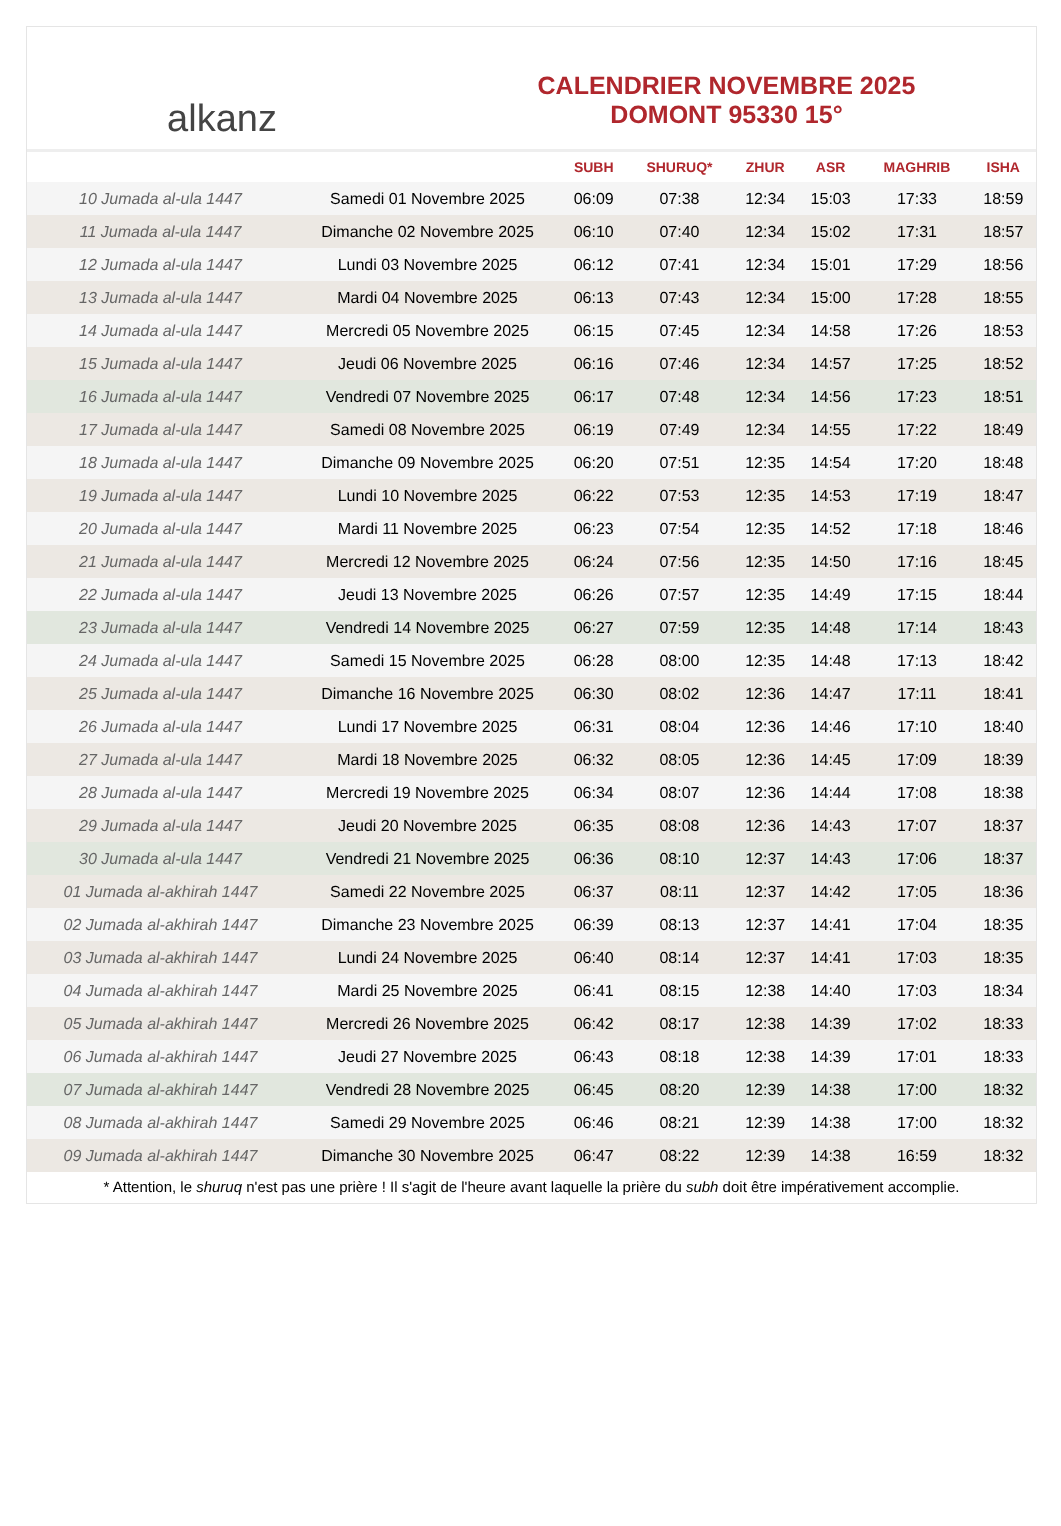alkanz
CALENDRIER NOVEMBRE 2025
DOMONT 95330 15°
| | | SUBH | SHURUQ* | ZHUR | ASR | MAGHRIB | ISHA |
| --- | --- | --- | --- | --- | --- | --- | --- |
| 10 Jumada al-ula 1447 | Samedi 01 Novembre 2025 | 06:09 | 07:38 | 12:34 | 15:03 | 17:33 | 18:59 |
| 11 Jumada al-ula 1447 | Dimanche 02 Novembre 2025 | 06:10 | 07:40 | 12:34 | 15:02 | 17:31 | 18:57 |
| 12 Jumada al-ula 1447 | Lundi 03 Novembre 2025 | 06:12 | 07:41 | 12:34 | 15:01 | 17:29 | 18:56 |
| 13 Jumada al-ula 1447 | Mardi 04 Novembre 2025 | 06:13 | 07:43 | 12:34 | 15:00 | 17:28 | 18:55 |
| 14 Jumada al-ula 1447 | Mercredi 05 Novembre 2025 | 06:15 | 07:45 | 12:34 | 14:58 | 17:26 | 18:53 |
| 15 Jumada al-ula 1447 | Jeudi 06 Novembre 2025 | 06:16 | 07:46 | 12:34 | 14:57 | 17:25 | 18:52 |
| 16 Jumada al-ula 1447 | Vendredi 07 Novembre 2025 | 06:17 | 07:48 | 12:34 | 14:56 | 17:23 | 18:51 |
| 17 Jumada al-ula 1447 | Samedi 08 Novembre 2025 | 06:19 | 07:49 | 12:34 | 14:55 | 17:22 | 18:49 |
| 18 Jumada al-ula 1447 | Dimanche 09 Novembre 2025 | 06:20 | 07:51 | 12:35 | 14:54 | 17:20 | 18:48 |
| 19 Jumada al-ula 1447 | Lundi 10 Novembre 2025 | 06:22 | 07:53 | 12:35 | 14:53 | 17:19 | 18:47 |
| 20 Jumada al-ula 1447 | Mardi 11 Novembre 2025 | 06:23 | 07:54 | 12:35 | 14:52 | 17:18 | 18:46 |
| 21 Jumada al-ula 1447 | Mercredi 12 Novembre 2025 | 06:24 | 07:56 | 12:35 | 14:50 | 17:16 | 18:45 |
| 22 Jumada al-ula 1447 | Jeudi 13 Novembre 2025 | 06:26 | 07:57 | 12:35 | 14:49 | 17:15 | 18:44 |
| 23 Jumada al-ula 1447 | Vendredi 14 Novembre 2025 | 06:27 | 07:59 | 12:35 | 14:48 | 17:14 | 18:43 |
| 24 Jumada al-ula 1447 | Samedi 15 Novembre 2025 | 06:28 | 08:00 | 12:35 | 14:48 | 17:13 | 18:42 |
| 25 Jumada al-ula 1447 | Dimanche 16 Novembre 2025 | 06:30 | 08:02 | 12:36 | 14:47 | 17:11 | 18:41 |
| 26 Jumada al-ula 1447 | Lundi 17 Novembre 2025 | 06:31 | 08:04 | 12:36 | 14:46 | 17:10 | 18:40 |
| 27 Jumada al-ula 1447 | Mardi 18 Novembre 2025 | 06:32 | 08:05 | 12:36 | 14:45 | 17:09 | 18:39 |
| 28 Jumada al-ula 1447 | Mercredi 19 Novembre 2025 | 06:34 | 08:07 | 12:36 | 14:44 | 17:08 | 18:38 |
| 29 Jumada al-ula 1447 | Jeudi 20 Novembre 2025 | 06:35 | 08:08 | 12:36 | 14:43 | 17:07 | 18:37 |
| 30 Jumada al-ula 1447 | Vendredi 21 Novembre 2025 | 06:36 | 08:10 | 12:37 | 14:43 | 17:06 | 18:37 |
| 01 Jumada al-akhirah 1447 | Samedi 22 Novembre 2025 | 06:37 | 08:11 | 12:37 | 14:42 | 17:05 | 18:36 |
| 02 Jumada al-akhirah 1447 | Dimanche 23 Novembre 2025 | 06:39 | 08:13 | 12:37 | 14:41 | 17:04 | 18:35 |
| 03 Jumada al-akhirah 1447 | Lundi 24 Novembre 2025 | 06:40 | 08:14 | 12:37 | 14:41 | 17:03 | 18:35 |
| 04 Jumada al-akhirah 1447 | Mardi 25 Novembre 2025 | 06:41 | 08:15 | 12:38 | 14:40 | 17:03 | 18:34 |
| 05 Jumada al-akhirah 1447 | Mercredi 26 Novembre 2025 | 06:42 | 08:17 | 12:38 | 14:39 | 17:02 | 18:33 |
| 06 Jumada al-akhirah 1447 | Jeudi 27 Novembre 2025 | 06:43 | 08:18 | 12:38 | 14:39 | 17:01 | 18:33 |
| 07 Jumada al-akhirah 1447 | Vendredi 28 Novembre 2025 | 06:45 | 08:20 | 12:39 | 14:38 | 17:00 | 18:32 |
| 08 Jumada al-akhirah 1447 | Samedi 29 Novembre 2025 | 06:46 | 08:21 | 12:39 | 14:38 | 17:00 | 18:32 |
| 09 Jumada al-akhirah 1447 | Dimanche 30 Novembre 2025 | 06:47 | 08:22 | 12:39 | 14:38 | 16:59 | 18:32 |
* Attention, le shuruq n'est pas une prière ! Il s'agit de l'heure avant laquelle la prière du subh doit être impérativement accomplie.